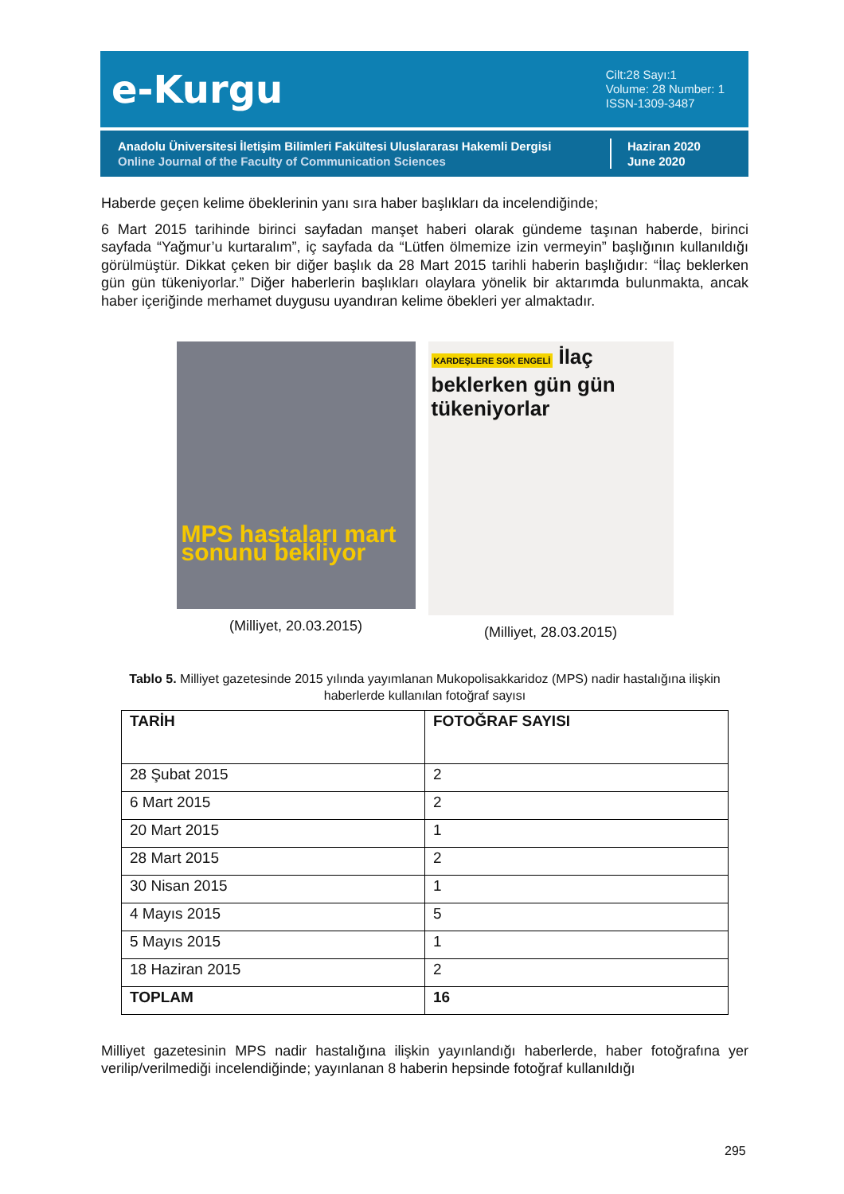e-Kurgu
Cilt:28 Sayı:1
Volume: 28 Number: 1
ISSN-1309-3487
Anadolu Üniversitesi İletişim Bilimleri Fakültesi Uluslararası Hakemli Dergisi
Online Journal of the Faculty of Communication Sciences
Haziran 2020
June 2020
Haberde geçen kelime öbeklerinin yanı sıra haber başlıkları da incelendiğinde;
6 Mart 2015 tarihinde birinci sayfadan manşet haberi olarak gündeme taşınan haberde, birinci sayfada “Yağmur’u kurtaralım”, iç sayfada da “Lütfen ölmemize izin vermeyin” başlığının kullanıldığı görülmüştür. Dikkat çeken bir diğer başlık da 28 Mart 2015 tarihli haberin başlığıdır: “İlaç beklerken gün gün tükeniyorlar.” Diğer haberlerin başlıkları olaylara yönelik bir aktarımda bulunmakta, ancak haber içeriğinde merhamet duygusu uyandıran kelime öbekleri yer almaktadır.
MPS hastaları mart sonunu bekliyor
(Milliyet, 20.03.2015)
KARDEŞLERE SGK ENGELİ İlaç beklerken gün gün tükeniyorlar
(Milliyet, 28.03.2015)
Tablo 5. Milliyet gazetesinde 2015 yılında yayımlanan Mukopolisakkaridoz (MPS) nadir hastalığına ilişkin haberlerde kullanılan fotoğraf sayısı
| TARİH | FOTOĞRAF SAYISI |
| --- | --- |
| 28 Şubat 2015 | 2 |
| 6 Mart 2015 | 2 |
| 20 Mart 2015 | 1 |
| 28 Mart 2015 | 2 |
| 30 Nisan 2015 | 1 |
| 4 Mayıs 2015 | 5 |
| 5 Mayıs 2015 | 1 |
| 18 Haziran 2015 | 2 |
| TOPLAM | 16 |
Milliyet gazetesinin MPS nadir hastalığına ilişkin yayınlandığı haberlerde, haber fotoğrafına yer verilip/verilmediği incelendiğinde; yayınlanan 8 haberin hepsinde fotoğraf kullanıldığı
295